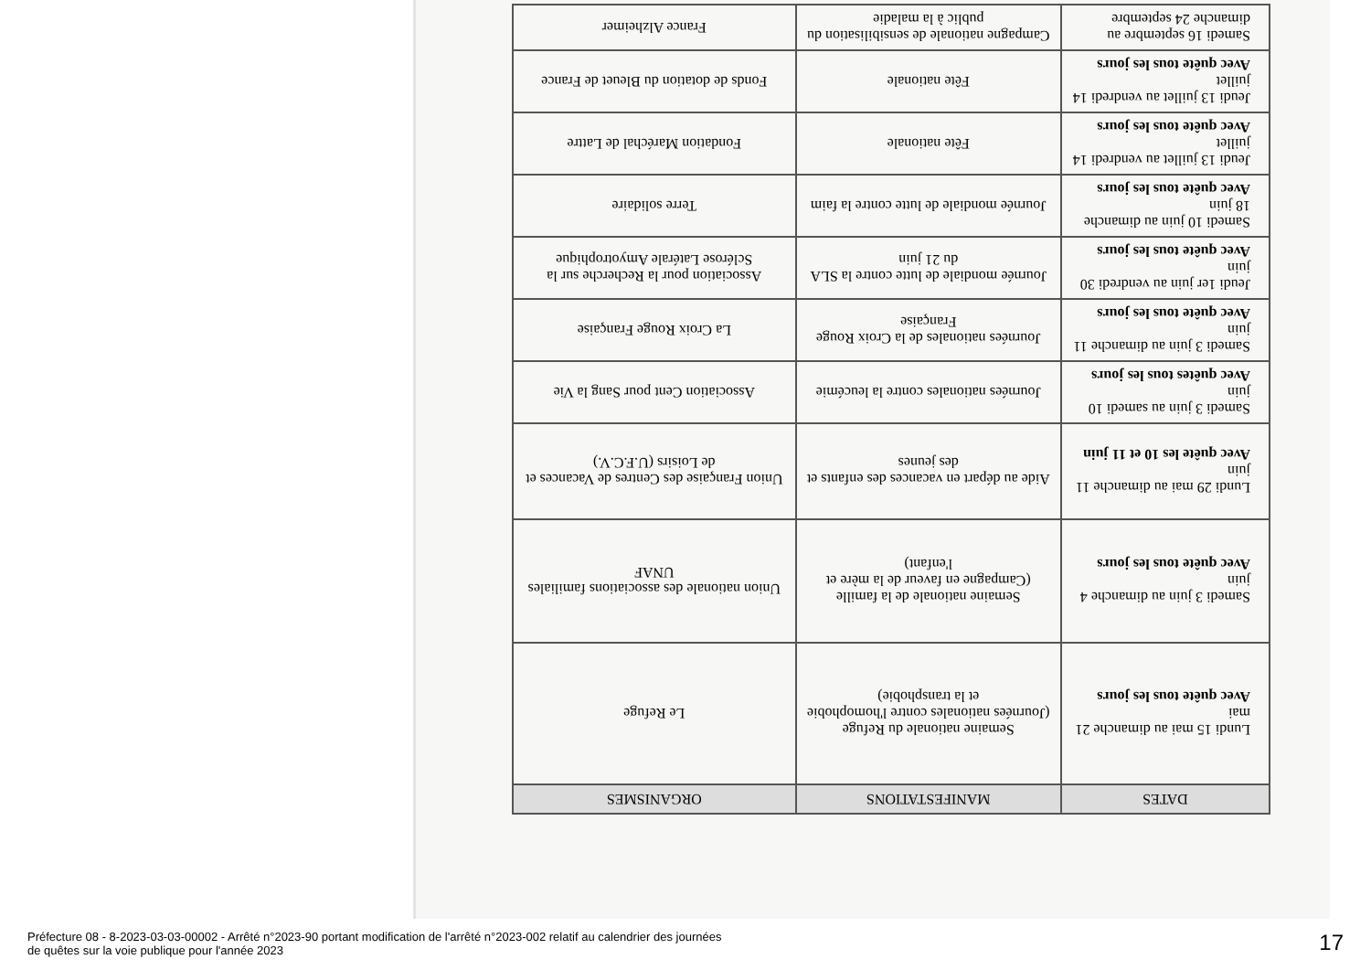| DATES | MANIFESTATIONS | ORGANISMES |
| --- | --- | --- |
| Lundi 15 mai au dimanche 21 mai Avec quête tous les jours | Semaine nationale du Refuge (Journées nationales contre l'homophobie et la transphobie) | Le Refuge |
| Samedi 3 juin au dimanche 4 juin Avec quête tous les jours | Semaine nationale de la famille (Campagne en faveur de la mère et l'enfant) | Union nationale des associations familiales UNAF |
| Lundi 29 mai au dimanche 11 juin Avec quête les 10 et 11 juin | Aide au départ en vacances des enfants et des jeunes | Union Française des Centres de Vacances et de Loisirs (U.F.C.V.) |
| Samedi 3 juin au samedi 10 juin Avec quêtes tous les jours | Journées nationales contre la leucémie | Association Cent pour Sang la Vie |
| Samedi 3 juin au dimanche 11 juin Avec quête tous les jours | Journées nationales de la Croix Rouge Française | La Croix Rouge Française |
| Jeudi 1er juin au vendredi 30 juin Avec quête tous les jours | Journée mondiale de lutte contre la SLA du 21 juin | Association pour la Recherche sur la Sclérose Latérale Amyotrophique |
| Samedi 10 juin au dimanche 18 juin Avec quête tous les jours | Journée mondiale de lutte contre la faim | Terre solidaire |
| Jeudi 13 juillet au vendredi 14 juillet Avec quête tous les jours | Fête nationale | Fondation Maréchal de Lattre |
| Jeudi 13 juillet au vendredi 14 juillet Avec quête tous les jours | Fête nationale | Fonds de dotation du Bleuet de France |
| Samedi 16 septembre au dimanche 24 septembre | Campagne nationale de sensibilisation du public à la maladie | France Alzheimer |
Préfecture 08 - 8-2023-03-03-00002 - Arrêté n°2023-90 portant modification de l'arrêté n°2023-002 relatif au calendrier des journées
de quêtes sur la voie publique pour l'année 2023
17